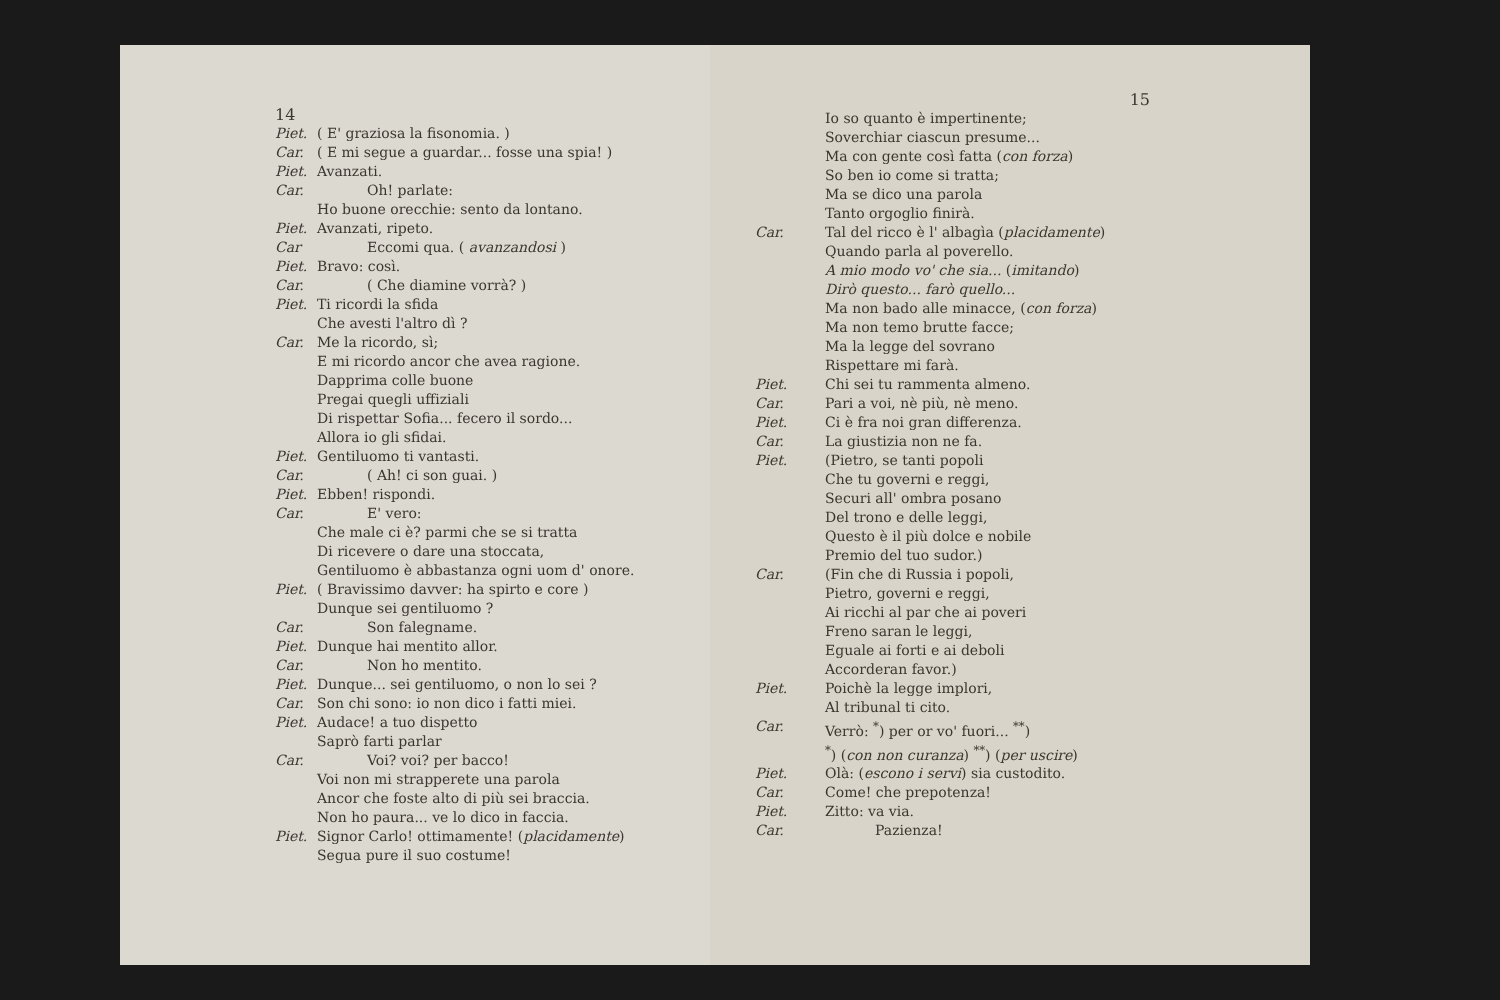14
Piet. ( E' graziosa la fisonomia. )
Car. ( E mi segue a guardar... fosse una spia! )
Piet. Avanzati.
Car. Oh! parlate:
Ho buone orecchie: sento da lontano.
Piet. Avanzati, ripeto.
Car Eccomi qua. ( avanzandosi )
Piet. Bravo: così.
Car. ( Che diamine vorrà? )
Piet. Ti ricordi la sfida
Che avesti l'altro dì ?
Car. Me la ricordo, sì;
E mi ricordo ancor che avea ragione.
Dapprima colle buone
Pregai quegli uffiziali
Di rispettar Sofia... fecero il sordo...
Allora io gli sfidai.
Piet. Gentiluomo ti vantasti.
Car. ( Ah! ci son guai. )
Piet. Ebben! rispondi.
Car. E' vero:
Che male ci è? parmi che se si tratta
Di ricevere o dare una stoccata,
Gentiluomo è abbastanza ogni uom d' onore.
Piet. ( Bravissimo davver: ha spirto e core )
Dunque sei gentiluomo ?
Car. Son falegname.
Piet. Dunque hai mentito allor.
Car. Non ho mentito.
Piet. Dunque... sei gentiluomo, o non lo sei ?
Car. Son chi sono: io non dico i fatti miei.
Piet. Audace! a tuo dispetto
Saprò farti parlar
Car. Voi? voi? per bacco!
Voi non mi strapperete una parola
Ancor che foste alto di più sei braccia.
Non ho paura... ve lo dico in faccia.
Piet. Signor Carlo! ottimamente! (placidamente)
Segua pure il suo costume!
15
Io so quanto è impertinente;
Soverchiar ciascun presume...
Ma con gente così fatta (con forza)
So ben io come si tratta;
Ma se dico una parola
Tanto orgoglio finirà.
Car. Tal del ricco è l' albagìa (placidamente)
Quando parla al poverello.
A mio modo vo' che sia... (imitando)
Dirò questo... farò quello...
Ma non bado alle minacce, (con forza)
Ma non temo brutte facce;
Ma la legge del sovrano
Rispettare mi farà.
Piet. Chi sei tu rammenta almeno.
Car. Pari a voi, nè più, nè meno.
Piet. Ci è fra noi gran differenza.
Car. La giustizia non ne fa.
Piet. (Pietro, se tanti popoli
Che tu governi e reggi,
Securi all' ombra posano
Del trono e delle leggi,
Questo è il più dolce e nobile
Premio del tuo sudor.)
Car. (Fin che di Russia i popoli,
Pietro, governi e reggi,
Ai ricchi al par che ai poveri
Freno saran le leggi,
Eguale ai forti e ai deboli
Accorderan favor.)
Piet. Poichè la legge implori,
Al tribunal ti cito.
Car. Verrò: <sup>*</sup>) per or vo' fuori... <sup>**</sup>)
<sup>*</sup>) (con non curanza) <sup>**</sup>) (per uscire)
Piet. Olà: (escono i servi) sia custodito.
Car. Come! che prepotenza!
Piet. Zitto: va via.
Car. Pazienza!